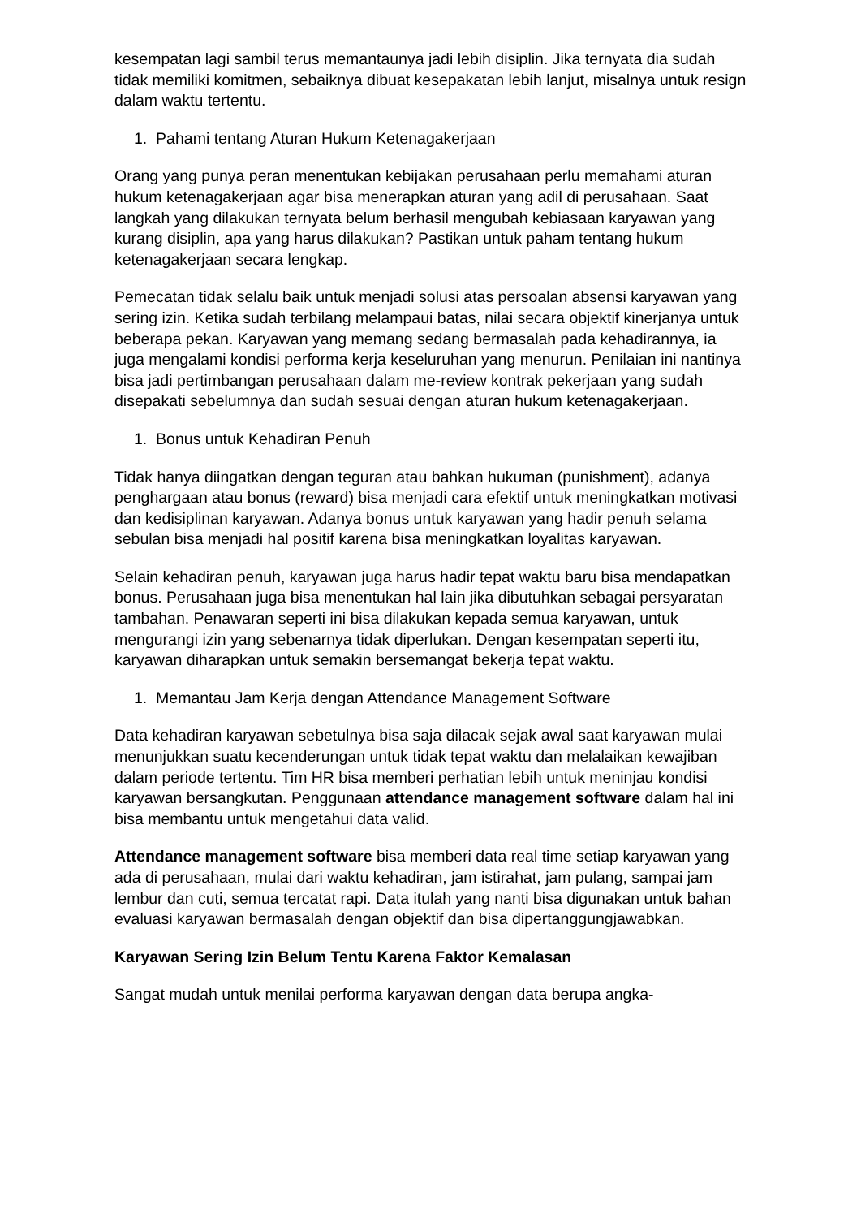kesempatan lagi sambil terus memantaunya jadi lebih disiplin. Jika ternyata dia sudah tidak memiliki komitmen, sebaiknya dibuat kesepakatan lebih lanjut, misalnya untuk resign dalam waktu tertentu.
1. Pahami tentang Aturan Hukum Ketenagakerjaan
Orang yang punya peran menentukan kebijakan perusahaan perlu memahami aturan hukum ketenagakerjaan agar bisa menerapkan aturan yang adil di perusahaan. Saat langkah yang dilakukan ternyata belum berhasil mengubah kebiasaan karyawan yang kurang disiplin, apa yang harus dilakukan? Pastikan untuk paham tentang hukum ketenagakerjaan secara lengkap.
Pemecatan tidak selalu baik untuk menjadi solusi atas persoalan absensi karyawan yang sering izin. Ketika sudah terbilang melampaui batas, nilai secara objektif kinerjanya untuk beberapa pekan. Karyawan yang memang sedang bermasalah pada kehadirannya, ia juga mengalami kondisi performa kerja keseluruhan yang menurun. Penilaian ini nantinya bisa jadi pertimbangan perusahaan dalam me-review kontrak pekerjaan yang sudah disepakati sebelumnya dan sudah sesuai dengan aturan hukum ketenagakerjaan.
1. Bonus untuk Kehadiran Penuh
Tidak hanya diingatkan dengan teguran atau bahkan hukuman (punishment), adanya penghargaan atau bonus (reward) bisa menjadi cara efektif untuk meningkatkan motivasi dan kedisiplinan karyawan. Adanya bonus untuk karyawan yang hadir penuh selama sebulan bisa menjadi hal positif karena bisa meningkatkan loyalitas karyawan.
Selain kehadiran penuh, karyawan juga harus hadir tepat waktu baru bisa mendapatkan bonus. Perusahaan juga bisa menentukan hal lain jika dibutuhkan sebagai persyaratan tambahan. Penawaran seperti ini bisa dilakukan kepada semua karyawan, untuk mengurangi izin yang sebenarnya tidak diperlukan. Dengan kesempatan seperti itu, karyawan diharapkan untuk semakin bersemangat bekerja tepat waktu.
1. Memantau Jam Kerja dengan Attendance Management Software
Data kehadiran karyawan sebetulnya bisa saja dilacak sejak awal saat karyawan mulai menunjukkan suatu kecenderungan untuk tidak tepat waktu dan melalaikan kewajiban dalam periode tertentu. Tim HR bisa memberi perhatian lebih untuk meninjau kondisi karyawan bersangkutan. Penggunaan attendance management software dalam hal ini bisa membantu untuk mengetahui data valid.
Attendance management software bisa memberi data real time setiap karyawan yang ada di perusahaan, mulai dari waktu kehadiran, jam istirahat, jam pulang, sampai jam lembur dan cuti, semua tercatat rapi. Data itulah yang nanti bisa digunakan untuk bahan evaluasi karyawan bermasalah dengan objektif dan bisa dipertanggungjawabkan.
Karyawan Sering Izin Belum Tentu Karena Faktor Kemalasan
Sangat mudah untuk menilai performa karyawan dengan data berupa angka-